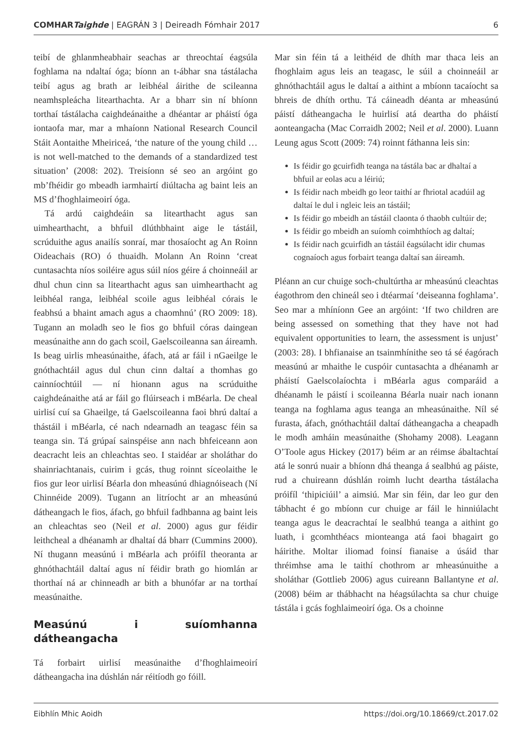COMHARTaighde | EAGRÁN 3 | Deireadh Fómhair 2017 6
teibí de ghlanmheabhair seachas ar threochtaí éagsúla foghlama na ndaltaí óga; bíonn an t-ábhar sna tástálacha teibí agus ag brath ar leibhéal áirithe de scileanna neamhspleácha litearthachta. Ar a bharr sin ní bhíonn torthaí tástálacha caighdeánaithe a dhéantar ar pháistí óga iontaofa mar, mar a mhaíonn National Research Council Stáit Aontaithe Mheiriceá, ‘the nature of the young child … is not well-matched to the demands of a standardized test situation’ (2008: 202). Treisíonn sé seo an argóint go mb’fhéidir go mbeadh iarmhairtí diúltacha ag baint leis an MS d’fhoghlaimeoirí óga.
Tá ardú caighdeáin sa litearthacht agus san uimhearthacht, a bhfuil dlúthbhaint aige le tástáil, scrúduithe agus anailís sonraí, mar thosaíocht ag An Roinn Oideachais (RO) ó thuaidh. Molann An Roinn ‘creat cuntasachta níos soiléire agus súil níos géire á choinneáil ar dhul chun cinn sa litearthacht agus san uimhearthacht ag leibhéal ranga, leibhéal scoile agus leibhéal córais le feabhsú a bhaint amach agus a chaomhnú’ (RO 2009: 18). Tugann an moladh seo le fios go bhfuil córas daingean measúnaithe ann do gach scoil, Gaelscoileanna san áireamh. Is beag uirlis mheasúnaithe, áfach, atá ar fáil i nGaeilge le gnóthachtáil agus dul chun cinn daltaí a thomhas go cainníochtúil — ní hionann agus na scrúduithe caighdeánaithe atá ar fáil go flúirseach i mBéarla. De cheal uirlisí cuí sa Ghaeilge, tá Gaelscoileanna faoi bhrú daltaí a thástáil i mBéarla, cé nach ndearnadh an teagasc féin sa teanga sin. Tá grúpaí sainspéise ann nach bhfeiceann aon deacracht leis an chleachtas seo. I staidéar ar sholáthar do shainriachtanais, cuirim i gcás, thug roinnt síceolaithe le fios gur leor uirlisí Béarla don mheasúnú dhiagnóiseach (Ní Chinnéide 2009). Tugann an litríocht ar an mheasúnú dátheangach le fios, áfach, go bhfuil fadhbanna ag baint leis an chleachtas seo (Neil et al. 2000) agus gur féidir leithcheal a dhéanamh ar dhaltaí dá bharr (Cummins 2000). Ní thugann measúnú i mBéarla ach próifíl theoranta ar ghnóthachtáil daltaí agus ní féidir brath go hiomlán ar thorthaí ná ar chinneadh ar bith a bhunófar ar na torthaí measúnaithe.
Measúnú i suíomhanna dátheangacha
Tá forbairt uirlisí measúnaithe d’fhoghlaimeoirí dátheangacha ina dúshlán nár réitíodh go fóill.
Mar sin féin tá a leithéid de dhíth mar thaca leis an fhoghlaim agus leis an teagasc, le súil a choinneáil ar ghnóthachtáil agus le daltaí a aithint a mbíonn tacaíocht sa bhreis de dhíth orthu. Tá cáineadh déanta ar mheasúnú páistí dátheangacha le huirlisí atá deartha do pháistí aonteangacha (Mac Corraidh 2002; Neil et al. 2000). Luann Leung agus Scott (2009: 74) roinnt fáthanna leis sin:
Is féidir go gcuirfidh teanga na tástála bac ar dhaltaí a bhfuil ar eolas acu a léiriú;
Is féidir nach mbeidh go leor taithí ar fhriotal acadúil ag daltaí le dul i ngleic leis an tástáil;
Is féidir go mbeidh an tástáil claonta ó thaobh cultúir de;
Is féidir go mbeidh an suíomh coimhthíoch ag daltaí;
Is féidir nach gcuirfidh an tástáil éagsúlacht idir chumas cognaíoch agus forbairt teanga daltaí san áireamh.
Pléann an cur chuige soch-chultúrtha ar mheasúnú cleachtas éagothrom den chineál seo i dtéarmaí ‘deiseanna foghlama’. Seo mar a mhíníonn Gee an argóint: ‘If two children are being assessed on something that they have not had equivalent opportunities to learn, the assessment is unjust’ (2003: 28). I bhfianaise an tsainmhínithe seo tá sé éagórach measúnú ar mhaithe le cuspóir cuntasachta a dhéanamh ar pháistí Gaelscolaíochta i mBéarla agus comparáid a dhéanamh le páistí i scoileanna Béarla nuair nach ionann teanga na foghlama agus teanga an mheasúnaithe. Níl sé furasta, áfach, gnóthachtáil daltaí dátheangacha a cheapadh le modh amháin measúnaithe (Shohamy 2008). Leagann O’Toole agus Hickey (2017) béim ar an réimse ábaltachtaí atá le sonrú nuair a bhíonn dhá theanga á sealbhú ag páiste, rud a chuireann dúshlán roimh lucht deartha tástálacha próifíl ‘thipiciúil’ a aimsiú. Mar sin féin, dar leo gur den tábhacht é go mbíonn cur chuige ar fáil le hinniúlacht teanga agus le deacrachtaí le sealbhú teanga a aithint go luath, i gcomhthéacs mionteanga atá faoi bhagairt go háirithe. Moltar iliomad foinsí fianaise a úsáid thar thréimhse ama le taithí chothrom ar mheasúnuithe a sholáthar (Gottlieb 2006) agus cuireann Ballantyne et al. (2008) béim ar thábhacht na héagsúlachta sa chur chuige tástála i gcás foghlaimeoirí óga. Os a choinne
Eibhlín Mhic Aoidh https://doi.org/10.18669/ct.2017.02